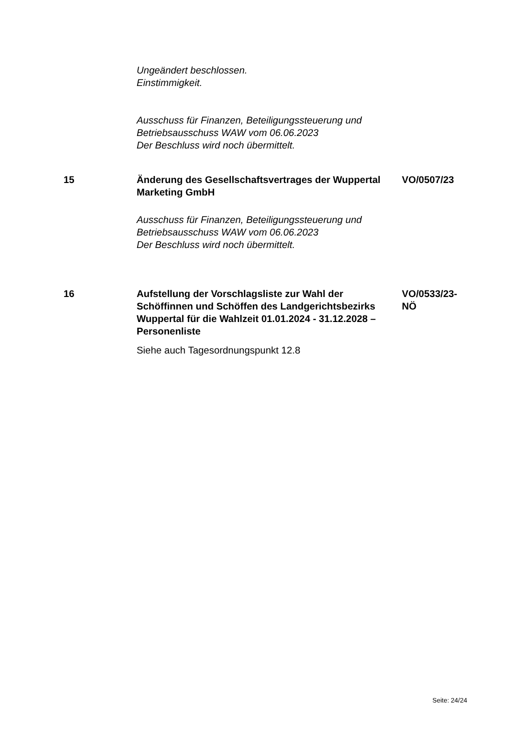Ungeändert beschlossen.
Einstimmigkeit.
Ausschuss für Finanzen, Beteiligungssteuerung und Betriebsausschuss WAW vom 06.06.2023
Der Beschluss wird noch übermittelt.
15 Änderung des Gesellschaftsvertrages der Wuppertal Marketing GmbH
VO/0507/23
Ausschuss für Finanzen, Beteiligungssteuerung und Betriebsausschuss WAW vom 06.06.2023
Der Beschluss wird noch übermittelt.
16 Aufstellung der Vorschlagsliste zur Wahl der Schöffinnen und Schöffen des Landgerichtsbezirks Wuppertal für die Wahlzeit 01.01.2024 - 31.12.2028 – Personenliste
VO/0533/23-NÖ
Siehe auch Tagesordnungspunkt 12.8
Seite: 24/24